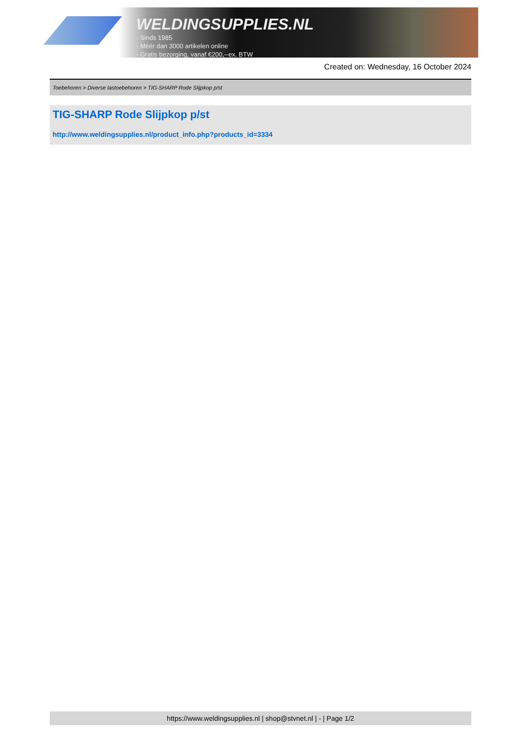WELDINGSUPPLIES.NL
- Sinds 1985
- Méér dan 3000 artikelen online
- Gratis bezorging, vanaf €200,--ex. BTW
Created on: Wednesday, 16 October 2024
Toebehoren > Diverse lastoebehoren > TIG-SHARP Rode Slijpkop p/st
TIG-SHARP Rode Slijpkop p/st
http://www.weldingsupplies.nl/product_info.php?products_id=3334
https://www.weldingsupplies.nl | shop@stvnet.nl | - | Page 1/2